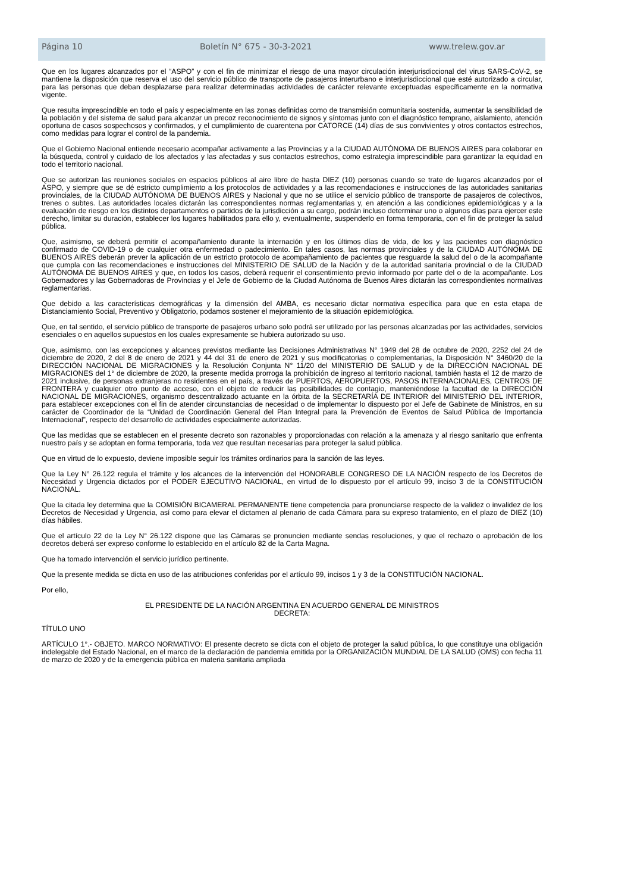Página 10 Boletín N° 675 - 30-3-2021 www.trelew.gov.ar
Que en los lugares alcanzados por el “ASPO” y con el fin de minimizar el riesgo de una mayor circulación interjurisdiccional del virus SARS-CoV-2, se mantiene la disposición que reserva el uso del servicio público de transporte de pasajeros interurbano e interjurisdiccional que esté autorizado a circular, para las personas que deban desplazarse para realizar determinadas actividades de carácter relevante exceptuadas específicamente en la normativa vigente.
Que resulta imprescindible en todo el país y especialmente en las zonas definidas como de transmisión comunitaria sostenida, aumentar la sensibilidad de la población y del sistema de salud para alcanzar un precoz reconocimiento de signos y síntomas junto con el diagnóstico temprano, aislamiento, atención oportuna de casos sospechosos y confirmados, y el cumplimiento de cuarentena por CATORCE (14) días de sus convivientes y otros contactos estrechos, como medidas para lograr el control de la pandemia.
Que el Gobierno Nacional entiende necesario acompañar activamente a las Provincias y a la CIUDAD AUTÓNOMA DE BUENOS AIRES para colaborar en la búsqueda, control y cuidado de los afectados y las afectadas y sus contactos estrechos, como estrategia imprescindible para garantizar la equidad en todo el territorio nacional.
Que se autorizan las reuniones sociales en espacios públicos al aire libre de hasta DIEZ (10) personas cuando se trate de lugares alcanzados por el ASPO, y siempre que se dé estricto cumplimiento a los protocolos de actividades y a las recomendaciones e instrucciones de las autoridades sanitarias provinciales, de la CIUDAD AUTÓNOMA DE BUENOS AIRES y Nacional y que no se utilice el servicio público de transporte de pasajeros de colectivos, trenes o subtes. Las autoridades locales dictarán las correspondientes normas reglamentarias y, en atención a las condiciones epidemiológicas y a la evaluación de riesgo en los distintos departamentos o partidos de la jurisdicción a su cargo, podrán incluso determinar uno o algunos días para ejercer este derecho, limitar su duración, establecer los lugares habilitados para ello y, eventualmente, suspenderlo en forma temporaria, con el fin de proteger la salud pública.
Que, asimismo, se deberá permitir el acompañamiento durante la internación y en los últimos días de vida, de los y las pacientes con diagnóstico confirmado de COVID-19 o de cualquier otra enfermedad o padecimiento. En tales casos, las normas provinciales y de la CIUDAD AUTÓNOMA DE BUENOS AIRES deberán prever la aplicación de un estricto protocolo de acompañamiento de pacientes que resguarde la salud del o de la acompañante que cumpla con las recomendaciones e instrucciones del MINISTERIO DE SALUD de la Nación y de la autoridad sanitaria provincial o de la CIUDAD AUTÓNOMA DE BUENOS AIRES y que, en todos los casos, deberá requerir el consentimiento previo informado por parte del o de la acompañante. Los Gobernadores y las Gobernadoras de Provincias y el Jefe de Gobierno de la Ciudad Autónoma de Buenos Aires dictarán las correspondientes normativas reglamentarias.
Que debido a las características demográficas y la dimensión del AMBA, es necesario dictar normativa específica para que en esta etapa de Distanciamiento Social, Preventivo y Obligatorio, podamos sostener el mejoramiento de la situación epidemiológica.
Que, en tal sentido, el servicio público de transporte de pasajeros urbano solo podrá ser utilizado por las personas alcanzadas por las actividades, servicios esenciales o en aquellos supuestos en los cuales expresamente se hubiera autorizado su uso.
Que, asimismo, con las excepciones y alcances previstos mediante las Decisiones Administrativas N° 1949 del 28 de octubre de 2020, 2252 del 24 de diciembre de 2020, 2 del 8 de enero de 2021 y 44 del 31 de enero de 2021 y sus modificatorias o complementarias, la Disposición N° 3460/20 de la DIRECCIÓN NACIONAL DE MIGRACIONES y la Resolución Conjunta N° 11/20 del MINISTERIO DE SALUD y de la DIRECCIÓN NACIONAL DE MIGRACIONES del 1° de diciembre de 2020, la presente medida prorroga la prohibición de ingreso al territorio nacional, también hasta el 12 de marzo de 2021 inclusive, de personas extranjeras no residentes en el país, a través de PUERTOS, AEROPUERTOS, PASOS INTERNACIONALES, CENTROS DE FRONTERA y cualquier otro punto de acceso, con el objeto de reducir las posibilidades de contagio, manteniéndose la facultad de la DIRECCIÓN NACIONAL DE MIGRACIONES, organismo descentralizado actuante en la órbita de la SECRETARÍA DE INTERIOR del MINISTERIO DEL INTERIOR, para establecer excepciones con el fin de atender circunstancias de necesidad o de implementar lo dispuesto por el Jefe de Gabinete de Ministros, en su carácter de Coordinador de la “Unidad de Coordinación General del Plan Integral para la Prevención de Eventos de Salud Pública de Importancia Internacional”, respecto del desarrollo de actividades especialmente autorizadas.
Que las medidas que se establecen en el presente decreto son razonables y proporcionadas con relación a la amenaza y al riesgo sanitario que enfrenta nuestro país y se adoptan en forma temporaria, toda vez que resultan necesarias para proteger la salud pública.
Que en virtud de lo expuesto, deviene imposible seguir los trámites ordinarios para la sanción de las leyes.
Que la Ley N° 26.122 regula el trámite y los alcances de la intervención del HONORABLE CONGRESO DE LA NACIÓN respecto de los Decretos de Necesidad y Urgencia dictados por el PODER EJECUTIVO NACIONAL, en virtud de lo dispuesto por el artículo 99, inciso 3 de la CONSTITUCIÓN NACIONAL.
Que la citada ley determina que la COMISIÓN BICAMERAL PERMANENTE tiene competencia para pronunciarse respecto de la validez o invalidez de los Decretos de Necesidad y Urgencia, así como para elevar el dictamen al plenario de cada Cámara para su expreso tratamiento, en el plazo de DIEZ (10) días hábiles.
Que el artículo 22 de la Ley N° 26.122 dispone que las Cámaras se pronuncien mediante sendas resoluciones, y que el rechazo o aprobación de los decretos deberá ser expreso conforme lo establecido en el artículo 82 de la Carta Magna.
Que ha tomado intervención el servicio jurídico pertinente.
Que la presente medida se dicta en uso de las atribuciones conferidas por el artículo 99, incisos 1 y 3 de la CONSTITUCIÓN NACIONAL.
Por ello,
EL PRESIDENTE DE LA NACIÓN ARGENTINA EN ACUERDO GENERAL DE MINISTROS
DECRETA:
TÍTULO UNO
ARTÍCULO 1°.- OBJETO. MARCO NORMATIVO: El presente decreto se dicta con el objeto de proteger la salud pública, lo que constituye una obligación indelegable del Estado Nacional, en el marco de la declaración de pandemia emitida por la ORGANIZACIÓN MUNDIAL DE LA SALUD (OMS) con fecha 11 de marzo de 2020 y de la emergencia pública en materia sanitaria ampliada